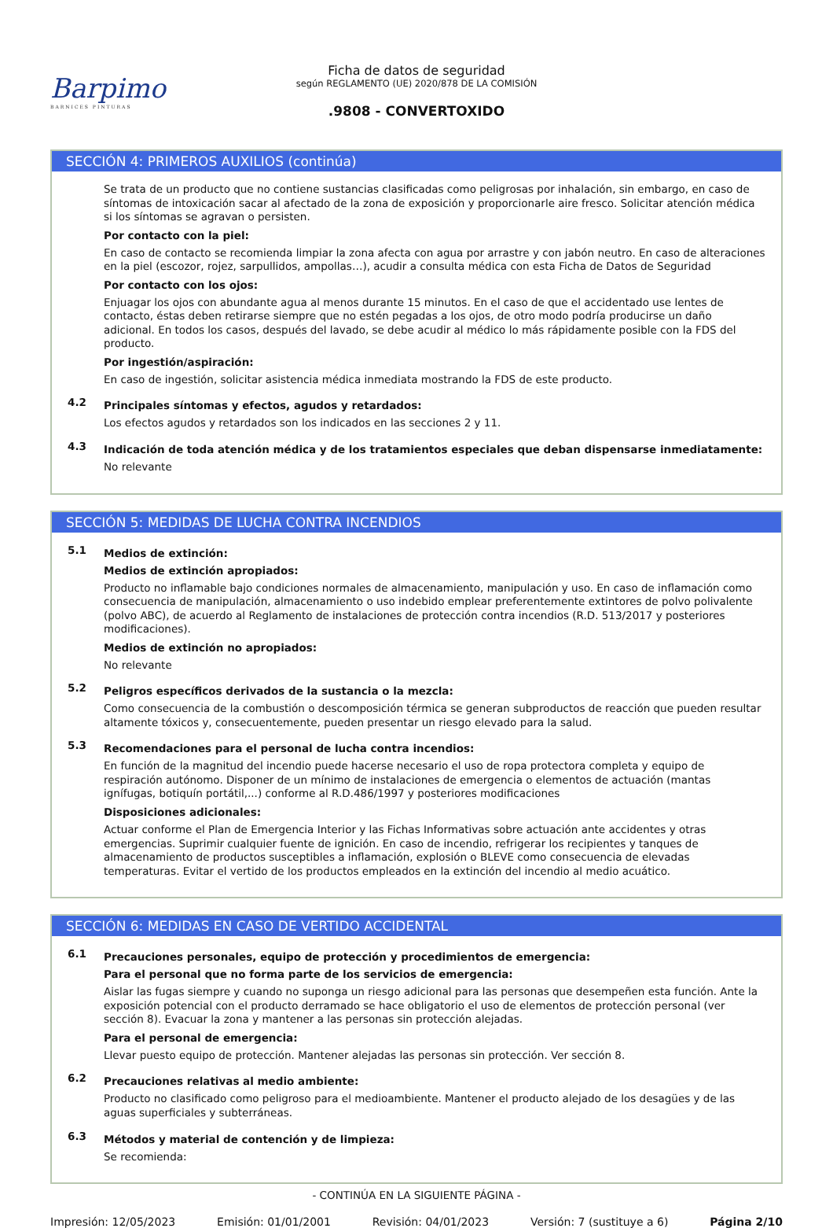Barpimo
BARNICES PINTURAS
Ficha de datos de seguridad
según REGLAMENTO (UE) 2020/878 DE LA COMISIÓN
.9808 - CONVERTOXIDO
SECCIÓN 4: PRIMEROS AUXILIOS (continúa)
Se trata de un producto que no contiene sustancias clasificadas como peligrosas por inhalación, sin embargo, en caso de síntomas de intoxicación sacar al afectado de la zona de exposición y proporcionarle aire fresco. Solicitar atención médica si los síntomas se agravan o persisten.
Por contacto con la piel:
En caso de contacto se recomienda limpiar la zona afecta con agua por arrastre y con jabón neutro. En caso de alteraciones en la piel (escozor, rojez, sarpullidos, ampollas…), acudir a consulta médica con esta Ficha de Datos de Seguridad
Por contacto con los ojos:
Enjuagar los ojos con abundante agua al menos durante 15 minutos. En el caso de que el accidentado use lentes de contacto, éstas deben retirarse siempre que no estén pegadas a los ojos, de otro modo podría producirse un daño adicional. En todos los casos, después del lavado, se debe acudir al médico lo más rápidamente posible con la FDS del producto.
Por ingestión/aspiración:
En caso de ingestión, solicitar asistencia médica inmediata mostrando la FDS de este producto.
4.2
Principales síntomas y efectos, agudos y retardados:
Los efectos agudos y retardados son los indicados en las secciones 2 y 11.
4.3
Indicación de toda atención médica y de los tratamientos especiales que deban dispensarse inmediatamente:
No relevante
SECCIÓN 5: MEDIDAS DE LUCHA CONTRA INCENDIOS
5.1
Medios de extinción:
Medios de extinción apropiados:
Producto no inflamable bajo condiciones normales de almacenamiento, manipulación y uso. En caso de inflamación como consecuencia de manipulación, almacenamiento o uso indebido emplear preferentemente extintores de polvo polivalente (polvo ABC), de acuerdo al Reglamento de instalaciones de protección contra incendios (R.D. 513/2017 y posteriores modificaciones).
Medios de extinción no apropiados:
No relevante
5.2
Peligros específicos derivados de la sustancia o la mezcla:
Como consecuencia de la combustión o descomposición térmica se generan subproductos de reacción que pueden resultar altamente tóxicos y, consecuentemente, pueden presentar un riesgo elevado para la salud.
5.3
Recomendaciones para el personal de lucha contra incendios:
En función de la magnitud del incendio puede hacerse necesario el uso de ropa protectora completa y equipo de respiración autónomo. Disponer de un mínimo de instalaciones de emergencia o elementos de actuación (mantas ignífugas, botiquín portátil,...) conforme al R.D.486/1997 y posteriores modificaciones
Disposiciones adicionales:
Actuar conforme el Plan de Emergencia Interior y las Fichas Informativas sobre actuación ante accidentes y otras emergencias. Suprimir cualquier fuente de ignición. En caso de incendio, refrigerar los recipientes y tanques de almacenamiento de productos susceptibles a inflamación, explosión o BLEVE como consecuencia de elevadas temperaturas. Evitar el vertido de los productos empleados en la extinción del incendio al medio acuático.
SECCIÓN 6: MEDIDAS EN CASO DE VERTIDO ACCIDENTAL
6.1
Precauciones personales, equipo de protección y procedimientos de emergencia:
Para el personal que no forma parte de los servicios de emergencia:
Aislar las fugas siempre y cuando no suponga un riesgo adicional para las personas que desempeñen esta función. Ante la exposición potencial con el producto derramado se hace obligatorio el uso de elementos de protección personal (ver sección 8). Evacuar la zona y mantener a las personas sin protección alejadas.
Para el personal de emergencia:
Llevar puesto equipo de protección. Mantener alejadas las personas sin protección. Ver sección 8.
6.2
Precauciones relativas al medio ambiente:
Producto no clasificado como peligroso para el medioambiente. Mantener el producto alejado de los desagües y de las aguas superficiales y subterráneas.
6.3
Métodos y material de contención y de limpieza:
Se recomienda:
- CONTINÚA EN LA SIGUIENTE PÁGINA -
Impresión: 12/05/2023 Emisión: 01/01/2001 Revisión: 04/01/2023 Versión: 7 (sustituye a 6) Página 2/10